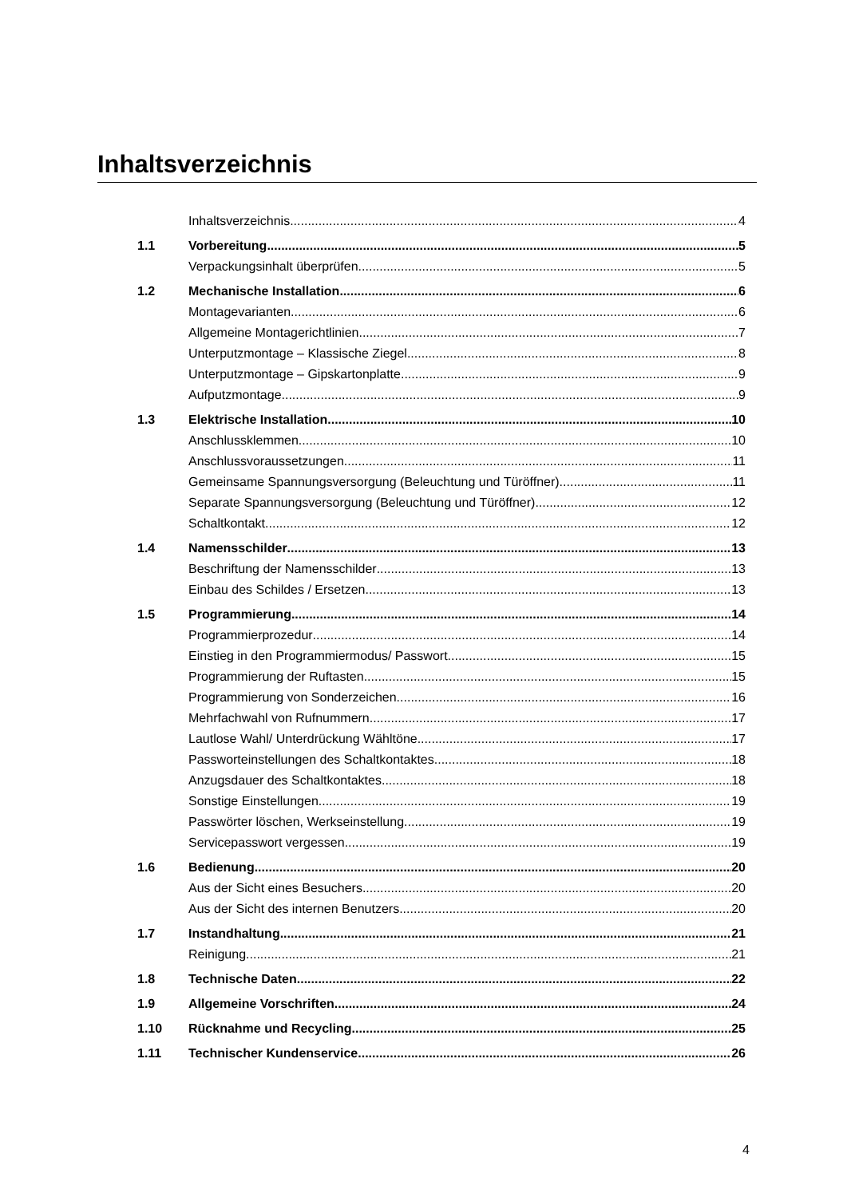Inhaltsverzeichnis
Inhaltsverzeichnis 4
1.1 Vorbereitung 5
Verpackungsinhalt überprüfen 5
1.2 Mechanische Installation 6
Montagevarianten 6
Allgemeine Montagerichtlinien 7
Unterputzmontage – Klassische Ziegel 8
Unterputzmontage – Gipskartonplatte 9
Aufputzmontage 9
1.3 Elektrische Installation 10
Anschlussklemmen 10
Anschlussvoraussetzungen 11
Gemeinsame Spannungsversorgung (Beleuchtung und Türöffner) 11
Separate Spannungsversorgung (Beleuchtung und Türöffner) 12
Schaltkontakt 12
1.4 Namensschilder 13
Beschriftung der Namensschilder 13
Einbau des Schildes / Ersetzen 13
1.5 Programmierung 14
Programmierprozedur 14
Einstieg in den Programmiermodus/ Passwort 15
Programmierung der Ruftasten 15
Programmierung von Sonderzeichen 16
Mehrfachwahl von Rufnummern 17
Lautlose Wahl/ Unterdrückung Wähltöne 17
Passworteinstellungen des Schaltkontaktes 18
Anzugsdauer des Schaltkontaktes 18
Sonstige Einstellungen 19
Passwörter löschen, Werkseinstellung 19
Servicepasswort vergessen 19
1.6 Bedienung 20
Aus der Sicht eines Besuchers 20
Aus der Sicht des internen Benutzers 20
1.7 Instandhaltung 21
Reinigung 21
1.8 Technische Daten 22
1.9 Allgemeine Vorschriften 24
1.10 Rücknahme und Recycling 25
1.11 Technischer Kundenservice 26
4